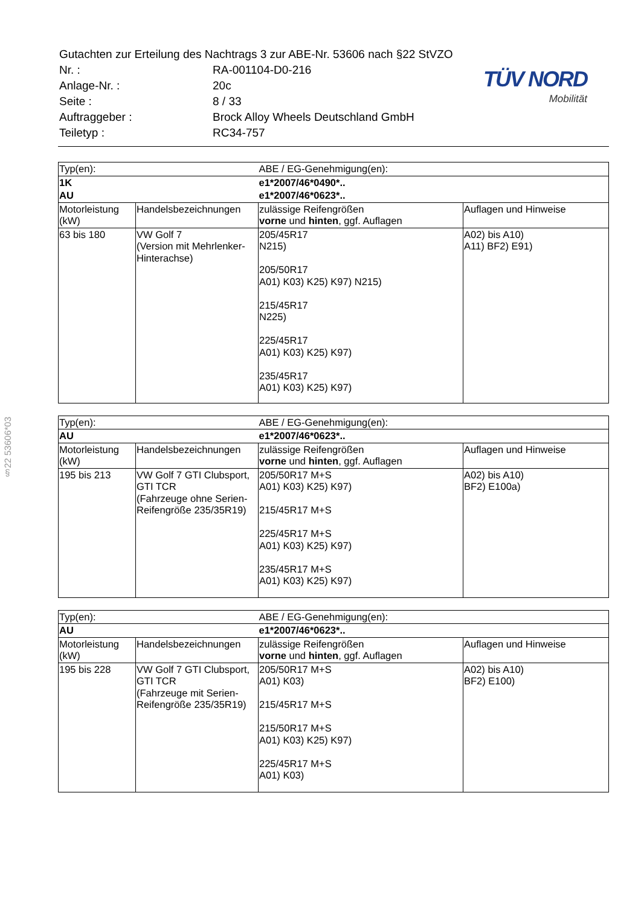| Gutachten zur Erteilung des Nachtrags 3 zur ABE-Nr. 53606 nach §22 StVZO | |
| Nr. : | RA-001104-D0-216 |
| Anlage-Nr. : | 20c |
| Seite : | 8 / 33 |
| Auftraggeber : | Brock Alloy Wheels Deutschland GmbH |
| Teiletyp : | RC34-757 |
TÜV NORD
Mobilität
§22 53606*03
| Typ(en): | | ABE / EG-Genehmigung(en): | |
| 1K | | e1*2007/46*0490*.. | |
| AU | | e1*2007/46*0623*.. | |
| Motorleistung (kW) | Handelsbezeichnungen | zulässige Reifengrößen vorne und hinten , ggf. Auflagen | Auflagen und Hinweise |
| 63 bis 180 | VW Golf 7 (Version mit Mehrlenker- Hinterachse) | 205/45R17 N215) 205/50R17 A01) K03) K25) K97) N215) 215/45R17 N225) 225/45R17 A01) K03) K25) K97) 235/45R17 A01) K03) K25) K97) | A02) bis A10) A11) BF2) E91) |
| Typ(en): | | ABE / EG-Genehmigung(en): | |
| AU | | e1*2007/46*0623*.. | |
| Motorleistung (kW) | Handelsbezeichnungen | zulässige Reifengrößen vorne und hinten , ggf. Auflagen | Auflagen und Hinweise |
| 195 bis 213 | VW Golf 7 GTI Clubsport, GTI TCR (Fahrzeuge ohne Serien-Reifengröße 235/35R19) | 205/50R17 M+S A01) K03) K25) K97) 215/45R17 M+S 225/45R17 M+S A01) K03) K25) K97) 235/45R17 M+S A01) K03) K25) K97) | A02) bis A10) BF2) E100a) |
| Typ(en): | | ABE / EG-Genehmigung(en): | |
| AU | | e1*2007/46*0623*.. | |
| Motorleistung (kW) | Handelsbezeichnungen | zulässige Reifengrößen vorne und hinten , ggf. Auflagen | Auflagen und Hinweise |
| 195 bis 228 | VW Golf 7 GTI Clubsport, GTI TCR (Fahrzeuge mit Serien-Reifengröße 235/35R19) | 205/50R17 M+S A01) K03) 215/45R17 M+S 215/50R17 M+S A01) K03) K25) K97) 225/45R17 M+S A01) K03) | A02) bis A10) BF2) E100) |